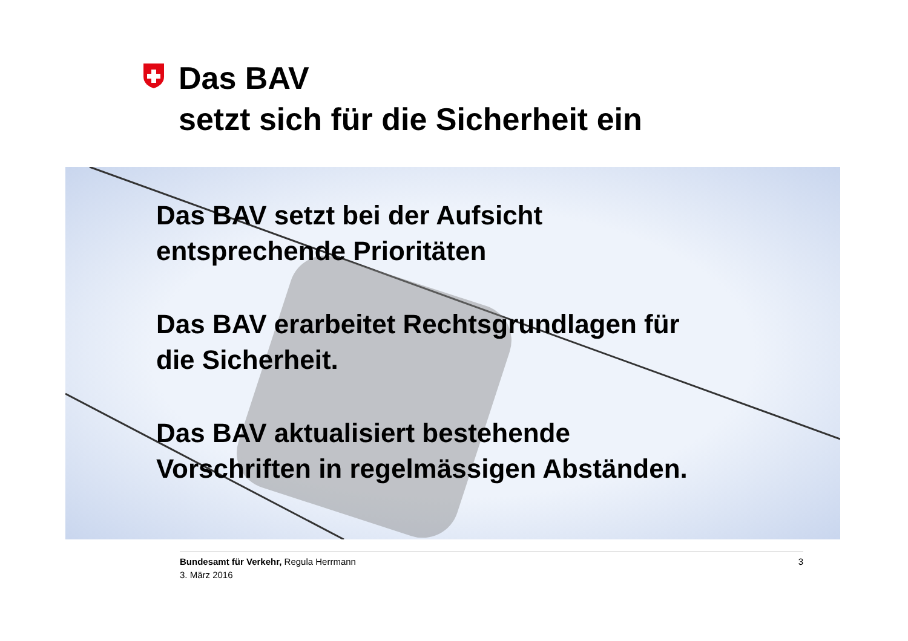Das BAV
setzt sich für die Sicherheit ein
Das BAV setzt bei der Aufsicht
entsprechende Prioritäten
Das BAV erarbeitet Rechtsgrundlagen für
die Sicherheit.
Das BAV aktualisiert bestehende
Vorschriften in regelmässigen Abständen.
3 Bundesamt für Verkehr, Regula Herrmann
3. März 2016